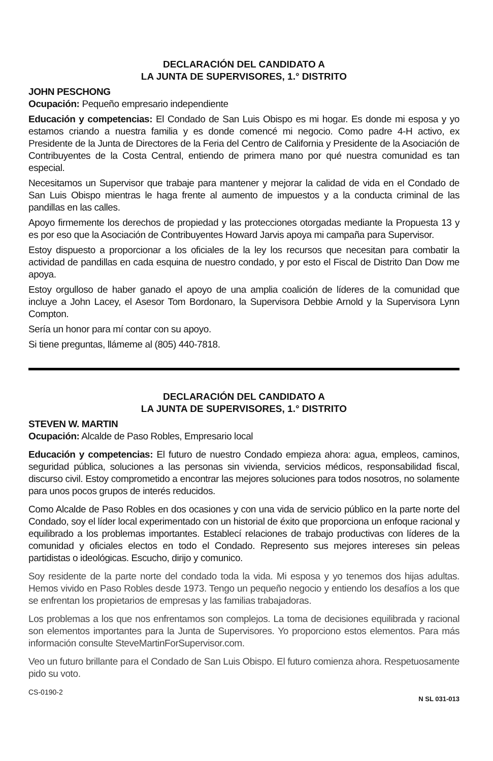DECLARACIÓN DEL CANDIDATO A
LA JUNTA DE SUPERVISORES, 1.° DISTRITO
JOHN PESCHONG
Ocupación: Pequeño empresario independiente
Educación y competencias: El Condado de San Luis Obispo es mi hogar. Es donde mi esposa y yo estamos criando a nuestra familia y es donde comencé mi negocio. Como padre 4-H activo, ex Presidente de la Junta de Directores de la Feria del Centro de California y Presidente de la Asociación de Contribuyentes de la Costa Central, entiendo de primera mano por qué nuestra comunidad es tan especial.
Necesitamos un Supervisor que trabaje para mantener y mejorar la calidad de vida en el Condado de San Luis Obispo mientras le haga frente al aumento de impuestos y a la conducta criminal de las pandillas en las calles.
Apoyo firmemente los derechos de propiedad y las protecciones otorgadas mediante la Propuesta 13 y es por eso que la Asociación de Contribuyentes Howard Jarvis apoya mi campaña para Supervisor.
Estoy dispuesto a proporcionar a los oficiales de la ley los recursos que necesitan para combatir la actividad de pandillas en cada esquina de nuestro condado, y por esto el Fiscal de Distrito Dan Dow me apoya.
Estoy orgulloso de haber ganado el apoyo de una amplia coalición de líderes de la comunidad que incluye a John Lacey, el Asesor Tom Bordonaro, la Supervisora Debbie Arnold y la Supervisora Lynn Compton.
Sería un honor para mí contar con su apoyo.
Si tiene preguntas, llámeme al (805) 440-7818.
DECLARACIÓN DEL CANDIDATO A
LA JUNTA DE SUPERVISORES, 1.° DISTRITO
STEVEN W. MARTIN
Ocupación: Alcalde de Paso Robles, Empresario local
Educación y competencias: El futuro de nuestro Condado empieza ahora: agua, empleos, caminos, seguridad pública, soluciones a las personas sin vivienda, servicios médicos, responsabilidad fiscal, discurso civil. Estoy comprometido a encontrar las mejores soluciones para todos nosotros, no solamente para unos pocos grupos de interés reducidos.
Como Alcalde de Paso Robles en dos ocasiones y con una vida de servicio público en la parte norte del Condado, soy el líder local experimentado con un historial de éxito que proporciona un enfoque racional y equilibrado a los problemas importantes. Establecí relaciones de trabajo productivas con líderes de la comunidad y oficiales electos en todo el Condado. Represento sus mejores intereses sin peleas partidistas o ideológicas. Escucho, dirijo y comunico.
Soy residente de la parte norte del condado toda la vida. Mi esposa y yo tenemos dos hijas adultas. Hemos vivido en Paso Robles desde 1973. Tengo un pequeño negocio y entiendo los desafíos a los que se enfrentan los propietarios de empresas y las familias trabajadoras.
Los problemas a los que nos enfrentamos son complejos. La toma de decisiones equilibrada y racional son elementos importantes para la Junta de Supervisores. Yo proporciono estos elementos. Para más información consulte SteveMartinForSupervisor.com.
Veo un futuro brillante para el Condado de San Luis Obispo. El futuro comienza ahora. Respetuosamente pido su voto.
CS-0190-2 N SL 031-013